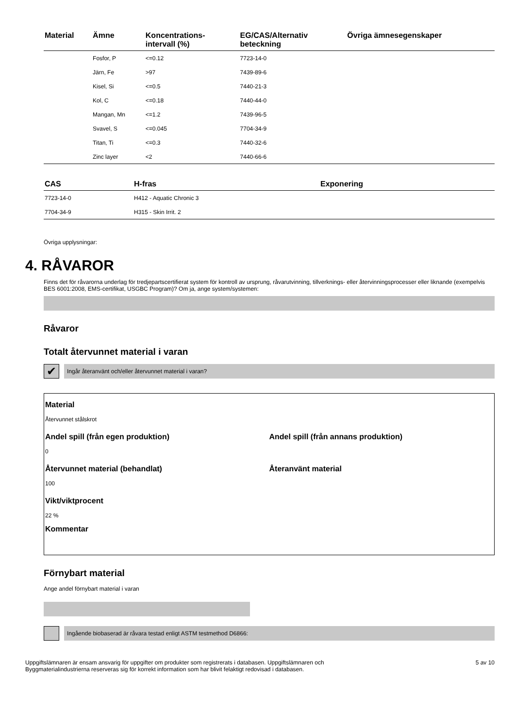| Material | Ämne | Koncentrations- intervall (%) | EG/CAS/Alternativ beteckning | Övriga ämnesegenskaper |
| --- | --- | --- | --- | --- |
| | Fosfor, P | <=0.12 | 7723-14-0 | |
| | Järn, Fe | >97 | 7439-89-6 | |
| | Kisel, Si | <=0.5 | 7440-21-3 | |
| | Kol, C | <=0.18 | 7440-44-0 | |
| | Mangan, Mn | <=1.2 | 7439-96-5 | |
| | Svavel, S | <=0.045 | 7704-34-9 | |
| | Titan, Ti | <=0.3 | 7440-32-6 | |
| | Zinc layer | <2 | 7440-66-6 | |
| CAS | H-fras | Exponering |
| --- | --- | --- |
| 7723-14-0 | H412 - Aquatic Chronic 3 | |
| 7704-34-9 | H315 - Skin Irrit. 2 | |
Övriga upplysningar:
4. RÅVAROR
Finns det för råvarorna underlag för tredjepartscertifierat system för kontroll av ursprung, råvarutvinning, tillverknings- eller återvinningsprocesser eller liknande (exempelvis BES 6001:2008, EMS-certifikat, USGBC Program)? Om ja, ange system/systemen:
Råvaror
Totalt återvunnet material i varan
✔
Ingår återanvänt och/eller återvunnet material i varan?
Material
Återvunnet stålskrot
Andel spill (från egen produktion)
0
Andel spill (från annans produktion)
Återvunnet material (behandlat)
100
Återanvänt material
Vikt/viktprocent
22 %
Kommentar
Förnybart material
Ange andel förnybart material i varan
Ingående biobaserad är råvara testad enligt ASTM testmethod D6866:
Uppgiftslämnaren är ensam ansvarig för uppgifter om produkter som registrerats i databasen. Uppgiftslämnaren och
Byggmaterialindustrierna reserveras sig för korrekt information som har blivit felaktigt redovisad i databasen.
5 av 10